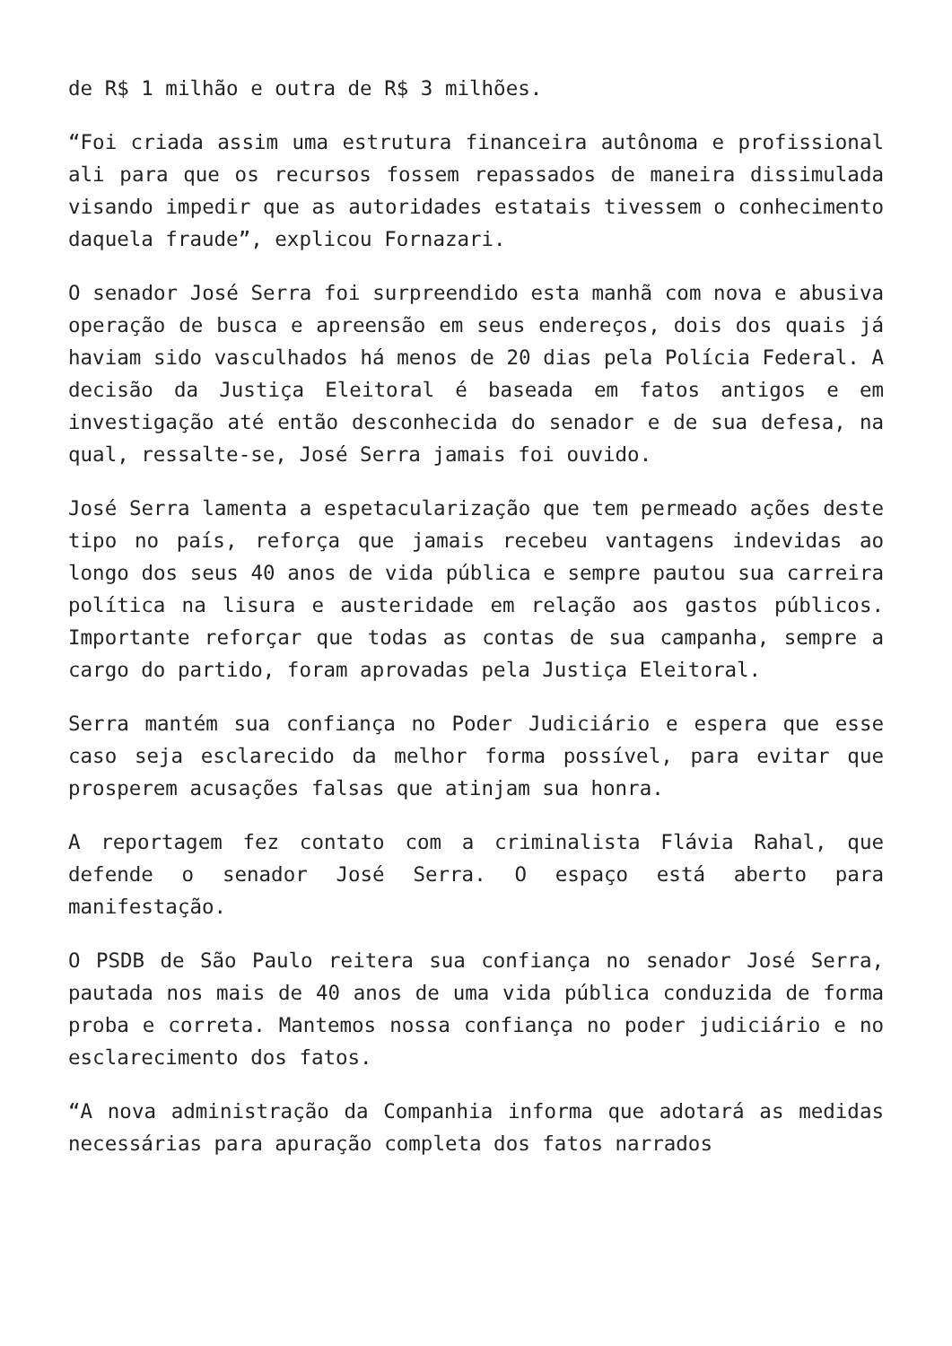de R$ 1 milhão e outra de R$ 3 milhões.
“Foi criada assim uma estrutura financeira autônoma e profissional ali para que os recursos fossem repassados de maneira dissimulada visando impedir que as autoridades estatais tivessem o conhecimento daquela fraude”, explicou Fornazari.
O senador José Serra foi surpreendido esta manhã com nova e abusiva operação de busca e apreensão em seus endereços, dois dos quais já haviam sido vasculhados há menos de 20 dias pela Polícia Federal. A decisão da Justiça Eleitoral é baseada em fatos antigos e em investigação até então desconhecida do senador e de sua defesa, na qual, ressalte-se, José Serra jamais foi ouvido.
José Serra lamenta a espetacularização que tem permeado ações deste tipo no país, reforça que jamais recebeu vantagens indevidas ao longo dos seus 40 anos de vida pública e sempre pautou sua carreira política na lisura e austeridade em relação aos gastos públicos. Importante reforçar que todas as contas de sua campanha, sempre a cargo do partido, foram aprovadas pela Justiça Eleitoral.
Serra mantém sua confiança no Poder Judiciário e espera que esse caso seja esclarecido da melhor forma possível, para evitar que prosperem acusações falsas que atinjam sua honra.
A reportagem fez contato com a criminalista Flávia Rahal, que defende o senador José Serra. O espaço está aberto para manifestação.
O PSDB de São Paulo reitera sua confiança no senador José Serra, pautada nos mais de 40 anos de uma vida pública conduzida de forma proba e correta. Mantemos nossa confiança no poder judiciário e no esclarecimento dos fatos.
“A nova administração da Companhia informa que adotará as medidas necessárias para apuração completa dos fatos narrados